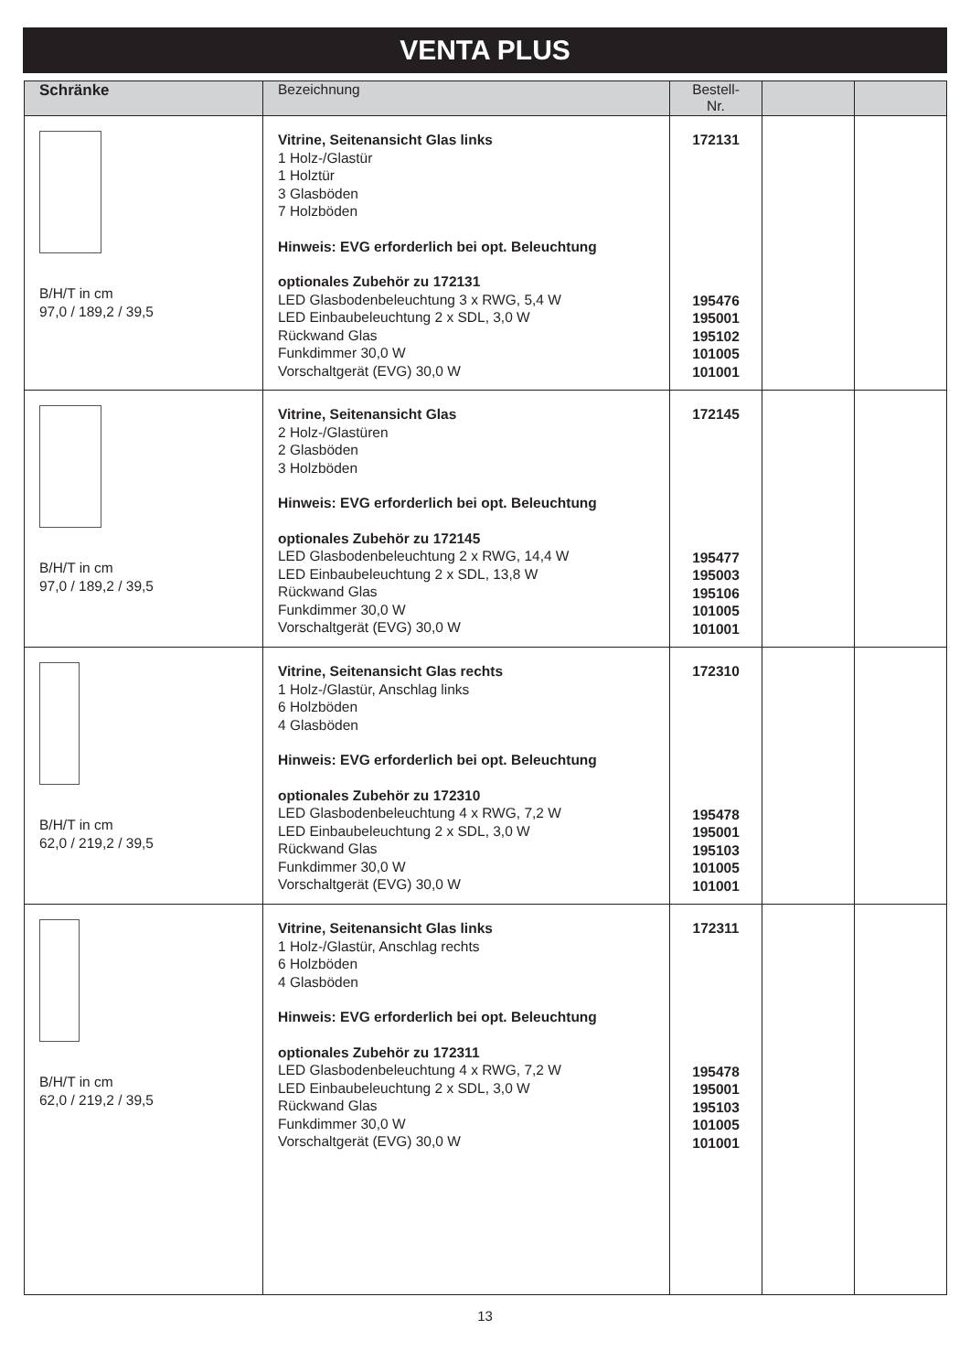VENTA PLUS
| Schränke | Bezeichnung | Bestell-Nr. | | |
| --- | --- | --- | --- | --- |
| B/H/T in cm 97,0 / 189,2 / 39,5 | Vitrine, Seitenansicht Glas links 1 Holz-/Glastür 1 Holztür 3 Glasböden 7 Holzböden Hinweis: EVG erforderlich bei opt. Beleuchtung optionales Zubehör zu 172131 LED Glasbodenbeleuchtung 3 x RWG, 5,4 W LED Einbaubeleuchtung 2 x SDL, 3,0 W Rückwand Glas Funkdimmer 30,0 W Vorschaltgerät (EVG) 30,0 W | 172131 195476 195001 195102 101005 101001 | | |
| B/H/T in cm 97,0 / 189,2 / 39,5 | Vitrine, Seitenansicht Glas 2 Holz-/Glastüren 2 Glasböden 3 Holzböden Hinweis: EVG erforderlich bei opt. Beleuchtung optionales Zubehör zu 172145 LED Glasbodenbeleuchtung 2 x RWG, 14,4 W LED Einbaubeleuchtung 2 x SDL, 13,8 W Rückwand Glas Funkdimmer 30,0 W Vorschaltgerät (EVG) 30,0 W | 172145 195477 195003 195106 101005 101001 | | |
| B/H/T in cm 62,0 / 219,2 / 39,5 | Vitrine, Seitenansicht Glas rechts 1 Holz-/Glastür, Anschlag links 6 Holzböden 4 Glasböden Hinweis: EVG erforderlich bei opt. Beleuchtung optionales Zubehör zu 172310 LED Glasbodenbeleuchtung 4 x RWG, 7,2 W LED Einbaubeleuchtung 2 x SDL, 3,0 W Rückwand Glas Funkdimmer 30,0 W Vorschaltgerät (EVG) 30,0 W | 172310 195478 195001 195103 101005 101001 | | |
| B/H/T in cm 62,0 / 219,2 / 39,5 | Vitrine, Seitenansicht Glas links 1 Holz-/Glastür, Anschlag rechts 6 Holzböden 4 Glasböden Hinweis: EVG erforderlich bei opt. Beleuchtung optionales Zubehör zu 172311 LED Glasbodenbeleuchtung 4 x RWG, 7,2 W LED Einbaubeleuchtung 2 x SDL, 3,0 W Rückwand Glas Funkdimmer 30,0 W Vorschaltgerät (EVG) 30,0 W | 172311 195478 195001 195103 101005 101001 | | |
13